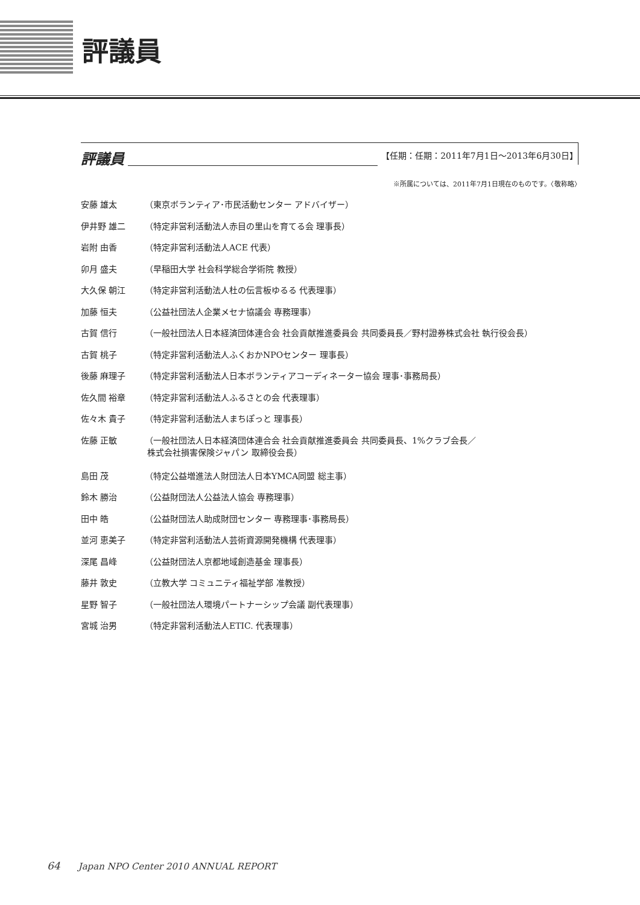評議員
評議員
【任期：任期：2011年7月1日～2013年6月30日】
※所属については、2011年7月1日現在のものです。〈敬称略〉
安藤 雄太 （東京ボランティア･市民活動センター アドバイザー）
伊井野 雄二 （特定非営利活動法人赤目の里山を育てる会 理事長）
岩附 由香 （特定非営利活動法人ACE 代表）
卯月 盛夫 （早稲田大学 社会科学総合学術院 教授）
大久保 朝江 （特定非営利活動法人杜の伝言板ゆるる 代表理事）
加藤 恒夫 （公益社団法人企業メセナ協議会 専務理事）
古賀 信行 （一般社団法人日本経済団体連合会 社会貢献推進委員会 共同委員長／野村證券株式会社 執行役会長）
古賀 桃子 （特定非営利活動法人ふくおかNPOセンター 理事長）
後藤 麻理子 （特定非営利活動法人日本ボランティアコーディネーター協会 理事･事務局長）
佐久間 裕章 （特定非営利活動法人ふるさとの会 代表理事）
佐々木 貴子 （特定非営利活動法人まちぽっと 理事長）
佐藤 正敏 （一般社団法人日本経済団体連合会 社会貢献推進委員会 共同委員長、1%クラブ会長／
株式会社損害保険ジャパン 取締役会長）
島田 茂 （特定公益増進法人財団法人日本YMCA同盟 総主事）
鈴木 勝治 （公益財団法人公益法人協会 専務理事）
田中 皓 （公益財団法人助成財団センター 専務理事･事務局長）
並河 恵美子 （特定非営利活動法人芸術資源開発機構 代表理事）
深尾 昌峰 （公益財団法人京都地域創造基金 理事長）
藤井 敦史 （立教大学 コミュニティ福祉学部 准教授）
星野 智子 （一般社団法人環境パートナーシップ会議 副代表理事）
宮城 治男 （特定非営利活動法人ETIC. 代表理事）
64 Japan NPO Center 2010 ANNUAL REPORT